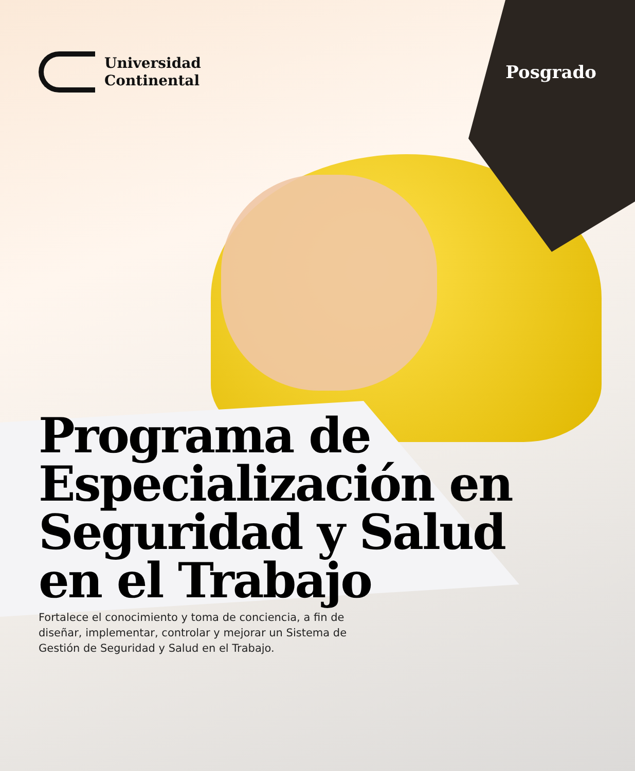Universidad
Continental
Posgrado
Programa de Especialización en Seguridad y Salud en el Trabajo
Fortalece el conocimiento y toma de conciencia, a fin de diseñar, implementar, controlar y mejorar un Sistema de Gestión de Seguridad y Salud en el Trabajo.